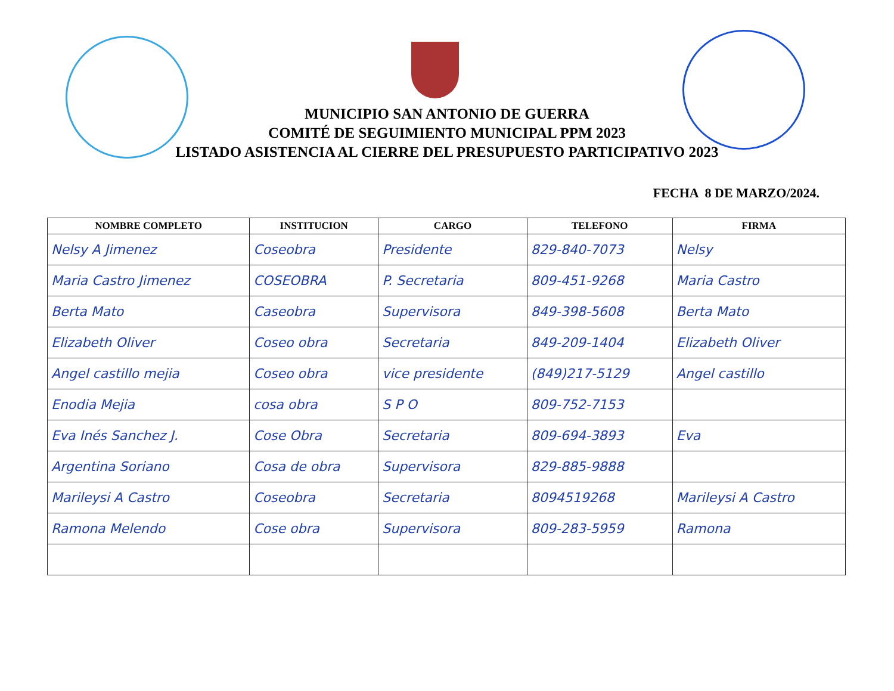MUNICIPIO SAN ANTONIO DE GUERRA
COMITÉ DE SEGUIMIENTO MUNICIPAL PPM 2023
LISTADO ASISTENCIA AL CIERRE DEL PRESUPUESTO PARTICIPATIVO 2023
FECHA 8 DE MARZO/2024.
| NOMBRE COMPLETO | INSTITUCION | CARGO | TELEFONO | FIRMA |
| --- | --- | --- | --- | --- |
| Nelsy A Jimenez | Coseobra | Presidente | 829-840-7073 | Nelsy |
| Maria Castro Jimenez | COSEOBRA | P. Secretaria | 809-451-9268 | Maria Castro |
| Berta Mato | Caseobra | Supervisora | 849-398-5608 | Berta Mato |
| Elizabeth Oliver | Coseo obra | Secretaria | 849-209-1404 | Elizabeth Oliver |
| Angel castillo mejia | Coseo obra | vice presidente | (849)217-5129 | Angel castillo |
| Enodia Mejia | cosa obra | S P O | 809-752-7153 | |
| Eva Inés Sanchez J. | Cose Obra | Secretaria | 809-694-3893 | Eva |
| Argentina Soriano | Cosa de obra | Supervisora | 829-885-9888 | |
| Marileysi A Castro | Coseobra | Secretaria | 8094519268 | Marileysi A Castro |
| Ramona Melendo | Cose obra | Supervisora | 809-283-5959 | Ramona |